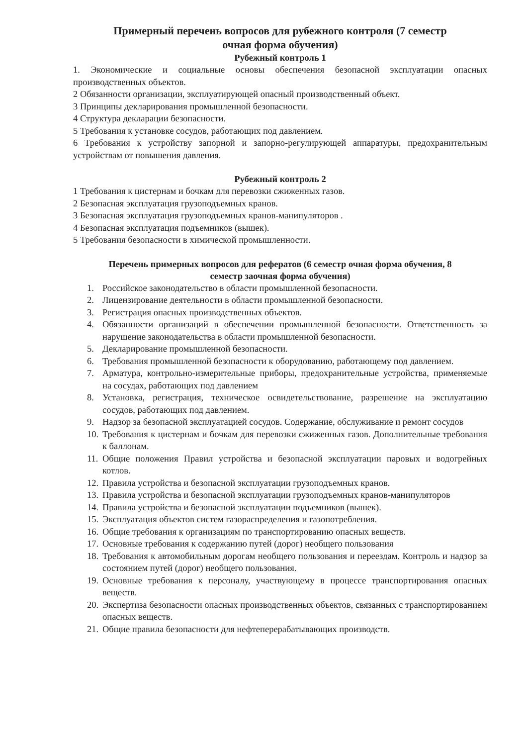Примерный перечень вопросов для рубежного контроля (7 семестр
очная форма обучения)
Рубежный контроль 1
1. Экономические и социальные основы обеспечения безопасной эксплуатации опасных производственных объектов.
2 Обязанности организации, эксплуатирующей опасный производственный объект.
3 Принципы декларирования промышленной безопасности.
4 Структура декларации безопасности.
5 Требования к установке сосудов, работающих под давлением.
6 Требования к устройству запорной и запорно-регулирующей аппаратуры, предохранительным устройствам от повышения давления.
Рубежный контроль 2
1 Требования к цистернам и бочкам для перевозки сжиженных газов.
2 Безопасная эксплуатация грузоподъемных кранов.
3 Безопасная эксплуатация грузоподъемных кранов-манипуляторов .
4 Безопасная эксплуатация подъемников (вышек).
5 Требования безопасности в химической промышленности.
Перечень примерных вопросов для рефератов (6 семестр очная форма обучения, 8
семестр заочная форма обучения)
1. Российское законодательство в области промышленной безопасности.
2. Лицензирование деятельности в области промышленной безопасности.
3. Регистрация опасных производственных объектов.
4. Обязанности организаций в обеспечении промышленной безопасности. Ответственность за нарушение законодательства в области промышленной безопасности.
5. Декларирование промышленной безопасности.
6. Требования промышленной безопасности к оборудованию, работающему под давлением.
7. Арматура, контрольно-измерительные приборы, предохранительные устройства, применяемые на сосудах, работающих под давлением
8. Установка, регистрация, техническое освидетельствование, разрешение на эксплуатацию сосудов, работающих под давлением.
9. Надзор за безопасной эксплуатацией сосудов. Содержание, обслуживание и ремонт сосудов
10. Требования к цистернам и бочкам для перевозки сжиженных газов. Дополнительные требования к баллонам.
11. Общие положения Правил устройства и безопасной эксплуатации паровых и водогрейных котлов.
12. Правила устройства и безопасной эксплуатации грузоподъемных кранов.
13. Правила устройства и безопасной эксплуатации грузоподъемных кранов-манипуляторов
14. Правила устройства и безопасной эксплуатации подъемников (вышек).
15. Эксплуатация объектов систем газораспределения и газопотребления.
16. Общие требования к организациям по транспортированию опасных веществ.
17. Основные требования к содержанию путей (дорог) необщего пользования
18. Требования к автомобильным дорогам необщего пользования и переездам. Контроль и надзор за состоянием путей (дорог) необщего пользования.
19. Основные требования к персоналу, участвующему в процессе транспортирования опасных веществ.
20. Экспертиза безопасности опасных производственных объектов, связанных с транспортированием опасных веществ.
21. Общие правила безопасности для нефтеперерабатывающих производств.